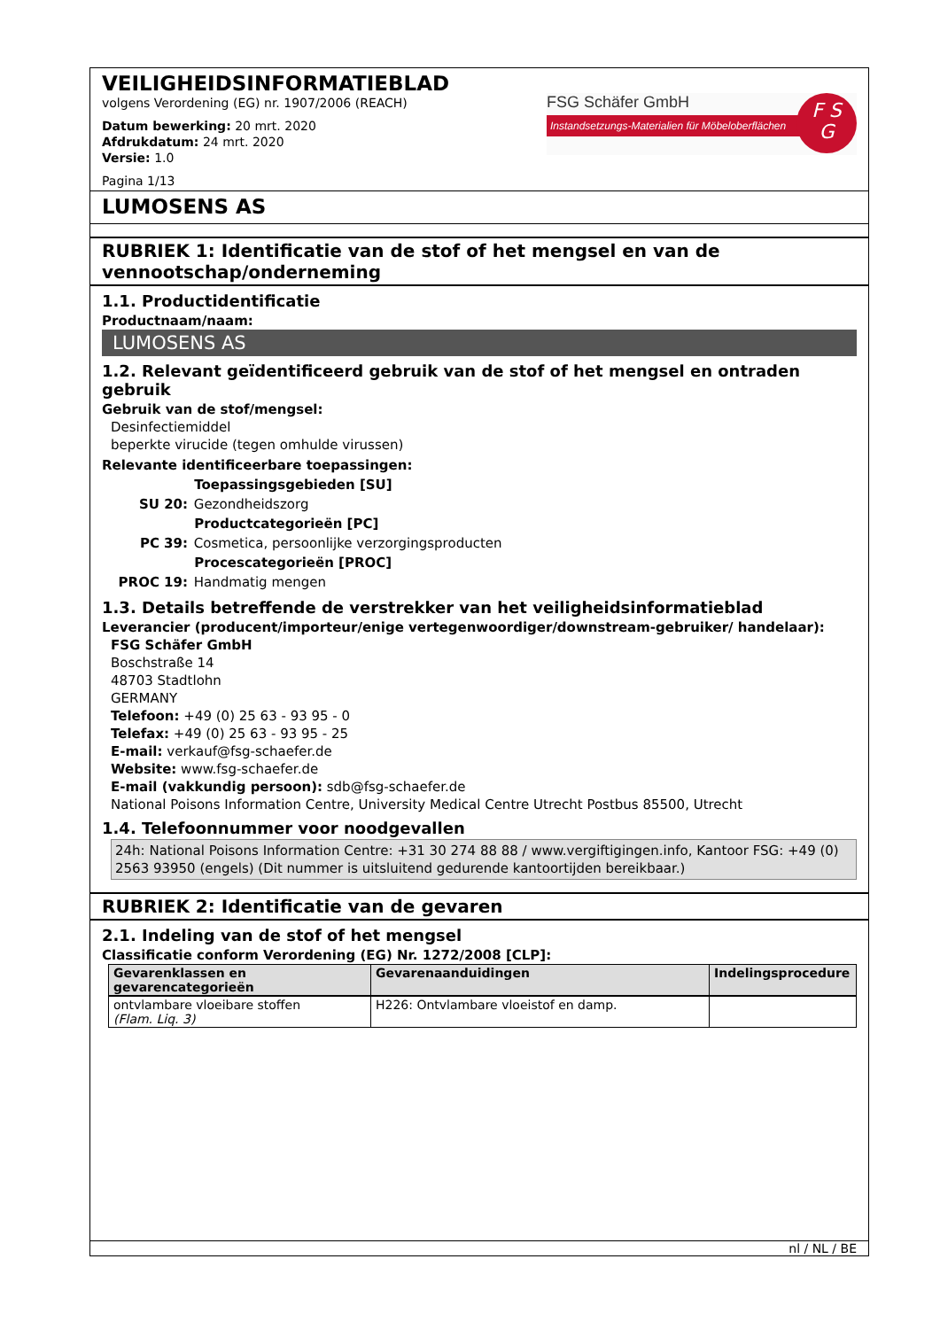VEILIGHEIDSINFORMATIEBLAD
volgens Verordening (EG) nr. 1907/2006 (REACH)
Datum bewerking: 20 mrt. 2020
Afdrukdatum: 24 mrt. 2020
Versie: 1.0
Pagina 1/13
FSG Schäfer GmbH
Instandsetzungs-Materialien für Möbeloberflächen
F S
G
LUMOSENS AS
RUBRIEK 1: Identificatie van de stof of het mengsel en van de vennootschap/onderneming
1.1. Productidentificatie
Productnaam/naam:
LUMOSENS AS
1.2. Relevant geïdentificeerd gebruik van de stof of het mengsel en ontraden gebruik
Gebruik van de stof/mengsel:
Desinfectiemiddel
beperkte virucide (tegen omhulde virussen)
Relevante identificeerbare toepassingen:
| | Toepassingsgebieden [SU] |
| SU 20: | Gezondheidszorg |
| | Productcategorieën [PC] |
| PC 39: | Cosmetica, persoonlijke verzorgingsproducten |
| | Procescategorieën [PROC] |
| PROC 19: | Handmatig mengen |
1.3. Details betreffende de verstrekker van het veiligheidsinformatieblad
Leverancier (producent/importeur/enige vertegenwoordiger/downstream-gebruiker/ handelaar):
FSG Schäfer GmbH
Boschstraße 14
48703 Stadtlohn
GERMANY
Telefoon: +49 (0) 25 63 - 93 95 - 0
Telefax: +49 (0) 25 63 - 93 95 - 25
E-mail: verkauf@fsg-schaefer.de
Website: www.fsg-schaefer.de
E-mail (vakkundig persoon): sdb@fsg-schaefer.de
National Poisons Information Centre, University Medical Centre Utrecht Postbus 85500, Utrecht
1.4. Telefoonnummer voor noodgevallen
24h: National Poisons Information Centre: +31 30 274 88 88 / www.vergiftigingen.info, Kantoor FSG: +49 (0) 2563 93950 (engels) (Dit nummer is uitsluitend gedurende kantoortijden bereikbaar.)
RUBRIEK 2: Identificatie van de gevaren
2.1. Indeling van de stof of het mengsel
Classificatie conform Verordening (EG) Nr. 1272/2008 [CLP]:
| Gevarenklassen en gevarencategorieën | Gevarenaanduidingen | Indelingsprocedure |
| --- | --- | --- |
| ontvlambare vloeibare stoffen (Flam. Liq. 3) | H226: Ontvlambare vloeistof en damp. | |
nl / NL / BE